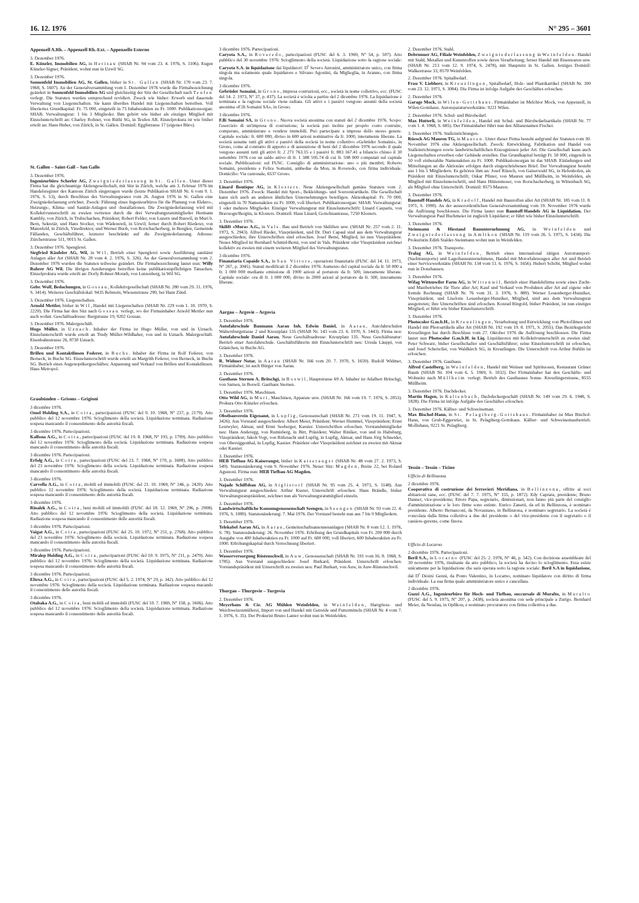16. 12. 1976 N° 295 – 3601
Appenzell A.Rh. – Appenzell Rh.-Ext. – Appenzello Esterno
3. Dezember 1976.
E. Künzler, Immobilien AG, in Herisau (SHAB Nr. 94 vom 23. 4. 1976, S. 1106). Eugen Künzler-Signer, Präsident, wohnt nun in Uzwil SG.
3. Dezember 1976.
Sonnenfeld Immobilien AG, St. Gallen, bisher in St. Gallen (SHAB Nr. 170 vom 23. 7. 1968, S. 1607). An der Generalversammlung vom 1. Dezember 1976 wurde die Firmabezeichnung geändert in Sonnenfeld Immobilien AG und gleichzeitig der Sitz der Gesellschaft nach Teufen verlegt. Die Statuten wurden entsprechend revidiert. Zweck wie bisher: Erwerb und dauernde Verwaltung von Liegenschaften. Sie kann überdies Handel mit Liegenschaften betreiben. Voll liberiertes Grundkapital: Fr. 75 000, eingeteilt in 75 Inhaberaktien zu Fr. 1000. Publikationsorgan: SHAB. Verwaltungsrat: 1 bis 3 Mitglieder. Ihm gehört wie bisher als einziges Mitglied mit Einzelunterschrift an: Charley Rohner, von Rüthi SG, in Teufen AR. Einzelprokura ist wie bisher erteilt an: Hans Huber, von Zürich, in St. Gallen. Domizil: Egglistrasse 17 (eigenes Büro).
St. Gallen – Saint-Gall – San Gallo
3. Dezember 1976.
Ingenieurbüro Scherler AG, Zweigniederlassung in St. Gallen. Unter dieser Firma hat die gleichnamige Aktiengesellschaft, mit Sitz in Zürich, welche am 3. Februar 1976 im Handelsregister des Kantons Zürich eingetragen wurde (letzte Publikation SHAB Nr. 6 vom 9. 1. 1976, S. 53), durch Beschluss des Verwaltungsrates vom 26. August 1976 in St. Gallen eine Zweigniederlassung errichtet. Zweck: Führung eines Ingenieurbüros für die Planung von Elektro-, Heizungs-, Klima- und Sanitär-Anlagen und -Installationen. Die Zweigniederlassung wird mit Kollektivunterschrift zu zweien vertreten durch die drei Verwaltungsratsmitglieder Hermann Kambly, von Zürich, in Trubschachen, Präsident; Robert Felder, von Luzern und Ruswil, in Muri b. Bern, Sekretär, und Hans Stocker, von Wädenswil, in Uzwil; ferner durch Robert Riederer, von Maienfeld, in Zürich, Vizedirektor, und Werner Buob, von Rorschacherberg, in Benglen, Gemeinde Fällanden, Geschäftsführer, letzterer beschränkt auf die Zweigniederlassung. Adresse: Zürcherstrasse 511, 9015 St. Gallen.
3. Dezember 1976. Spenglerei.
Siegfried Käufeler AG, Wil, in Wil, Betrieb einer Spenglerei sowie Ausführung sanitärer Anlagen aller Art (SHAB Nr. 28 vom 4. 2. 1976, S. 326). An der Generalversammlung vom 2. Dezember 1976 wurden die Statuten teilweise geändert. Die Firmabezeichnung lautet nun: Willy Rohrer AG Wil. Die übrigen Aenderungen betreffen keine publikationspflichtigen Tatsachen. Einzelprokura wurde erteilt an: Dorly Rohner-Morath, von Lutzenberg, in Wil SG.
3. Dezember 1976.
Gebr. Wolf, Bedachungen, in Gossau, Kollektivgesellschaft (SHAB Nr. 280 vom 29. 11. 1976, S. 3414). Weiteres Geschäftslokal: 9435 Rebstein, Wiesenstrasse 290, bei Hans Zünd.
3. Dezember 1976. Liegenschaften.
Arnold Mettler, bisher in Wil, Handel mit Liegenschaften (SHAB Nr. 229 vom 1. 10. 1970, S. 2220). Die Firma hat den Sitz nach Gossau verlegt, wo der Firmainhaber Arnold Mettler nun auch wohnt. Geschäftsadresse: Bergstrasse 19, 9202 Gossau.
3. Dezember 1976. Malergeschäft.
Hugo Müller, in Uznach. Inhaber der Firma ist Hugo Müller, von und in Uznach. Einzelunterschrift wurde erteilt an Trudy Müller-Wildhaber, von und in Uznach. Malergeschäft. Eisenbahnstrasse 26, 8730 Uznach.
3. Dezember 1976.
Brillen und Kontaktlinsen Federer, in Buchs. Inhaber der Firma ist Rolf Federer, von Berneck, in Buchs SG. Einzelunterschrift wurde erteilt an Margrith Federer, von Berneck, in Buchs SG. Betrieb eines Augenoptikergeschäftes; Anpassung und Verkauf von Brillen und Kontaktlinsen. Haus Metropol.
Graubünden – Grisons – Grigioni
3 dicembre 1976.
Omel Holding S.A., in Coira, partecipazioni (FUSC del 9. 10. 1968, N° 237, p. 2179). Atto pubblico del 12 novembre 1976: Scioglimento della società. Liquidazione terminata. Radiazione sospesa mancando il consentimento delle autorità fiscali.
3 dicembre 1976. Partecipazioni.
Kalfona A.G., in Coira, partecipazioni (FUSC del 19. 8. 1968, N° 193, p. 1799). Atto pubblico del 12 novembre 1976: Scioglimento della società. Liquidazione terminata. Radiazione sospesa mancando il consentimento delle autorità fiscali.
3 dicembre 1976. Partecipazioni.
Erfolg A.G., in Coira, partecipazioni (FUSC del 23. 7. 1968, N° 170, p. 1608). Atto pubblico del 23 novembre 1976: Scioglimento della società. Liquidazione terminata. Radiazione sospesa mancando il consentimento delle autorità fiscali.
3 dicembre 1976.
Carvella A.G., in Coira, mobili ed immobili (FUSC del 21. 10. 1969, N° 246, p. 2420). Atto pubblico 12 novembre 1976: Scioglimento della società. Liquidazione terminata. Radiazione sospesa mancando il consentimento delle autorità fiscali.
3 dicembre 1976.
Rinalek A.G., in Coira, beni mobili ed immobili (FUSC del 18. 12. 1969, N° 296, p. 2908). Atto pubblico del 12 novembre 1976: Scioglimento della società. Liquidazione terminata. Radiazione sospesa mancando il consentimento delle autorità fiscali.
3 dicembre 1976. Partecipazioni.
Vaigat A.G., in Coira, partecipazioni (FUSC del 25. 10. 1972, N° 251, p. 2768). Atto pubblico del 23 novembre 1976: Scioglimento della società. Liquidazione terminata. Radiazione sospesa mancando il consentimento delle autorità fiscali.
3 dicembre 1976. Partecipazioni.
Miralep Holding A.G., in Coira, partecipazioni (FUSC del 10. 9. 1975, N° 211, p. 2479). Atto pubblico del 12 novembre 1976: Scioglimento della società. Liquidazione terminata. Radiazione sospesa mancando il consentimento delle autorità fiscali.
3 dicembre 1976. Partecipazioni.
Eltexa A.G., in Coira, partecipazioni (FUSC del 5. 2. 1974, N° 29, p. 342). Atto pubblico del 12 novembre 1976: Scioglimento della società. Liquidazione terminata. Radiazione sospesa macando il consentimento delle autorità fiscali.
3 dicembre 1976.
Otabaka A.G., in Coira, beni mobili ed immobili (FUSC del 10. 7. 1969, N° 158, p. 1606). Atto pubblico del 12 novembre 1976: Scioglimento della società. Liquidazione terminata. Radiazione sospesa mancando il consentimento delle autorità fiscali.
3 dicembre 1976. Partecipazioni.
Caryota S.A., in Roveredo, partecipazioni (FUSC del 6. 3. 1969, N° 54, p. 507). Atto pubblico del 30 novembre 1976: Scioglimento della società. Liquidazione sotto la ragione sociale: Caryota S.A. in liquidazione dai liquidatori: D<sup>r</sup> Severo Antonini, amministratore unico, con firma singola ma solamente quale liquidatore e Silvano Agostini, da Miglieglia, in Aranno, con firma singola.
3 dicembre 1976.
Gebrüder Somaini, in Grono, impresa costruzioni, ecc., società in nome collettivo, ecc. (FUSC del 14. 2. 1973, N° 37, p. 437). La società è sciolta a partire del 2 dicembre 1976. La liquidazione è terminata e la ragione sociale viene radiata. Gli attivi e i passivi vengono assunti della società anonima «F.lli Somaini SA», in Grono.
3 dicembre 1976.
F.lli Somaini SA, in Grono. Nuova società anonima con statuti del 2 dicembre 1976. Scopo: l'esercizio di un'impresa di costruzione; la società può inoltre per proprio conto costruire, comperare, amministrare e vendere immobili. Può partecipare a imprese dello stesso genere. Capitale sociale: fr. 600 000, diviso in 600 azioni nominative da fr. 1000, interamente liberate. La società assume tutti gli attivi e passivi della società in nome collettivo «Gebrüder Somaini», in Grono, come al contratto di apporto e di assunzione di beni del 2 dicembre 1976 secondo il quale vengono assunti tutti gli attivi fr. 2 271 763.15 e i passivi fr. 883 167.41 a bilancio chiuso il 30 settembre 1976 con un saldo attivo di fr. 1 388 595.74 di cui fr. 598 000 computati sul capitale sociale. Pubblicazioni: sul FUSC. Consiglio di amministrazione: uno o più membri; Roberto Somaini, presidente e Felice Somaini, ambedue da Mon, in Roveredo, con firma individuale. Domicilio: Via cantonale, 6537 Grono.
3. Dezember 1976.
Linard Boutique AG, in Klosters. Neue Aktiengesellschaft gemäss Statuten vom 2. Dezember 1976. Zweck: Handel mit Sport-, Bekleidungs- und Souvenirartikeln. Die Gesellschaft kann sich auch an anderen ähnlichen Unternehmungen beteiligen. Aktienkapital: Fr. 70 000, eingeteilt in 70 Namenaktien zu Fr. 1000, voll liberiert. Publikationsorgan: SHAB. Verwaltungsrat: 1 oder mehrere Mitglieder. Einziger Verwaltungsrat mit Einzelunterschrift: Linard Casparis, von Bravuogn/Bergün, in Klosters. Domizil: Haus Linard, Gotschnastrasse, 7250 Klosters.
3. Dezember 1976.
Skilift «Mura» A.G., in Vals. Bau und Betrieb von Skiliften usw. (SHAB Nr. 257 vom 2. 11. 1973, S. 2943). Alfred Rieder, Vizepräsident, und Dr. Duri Capaul sind aus dem Verwaltungsrat ausgeschieden; ihre Unterschriften sind erloschen. Josef Berni, Mitglied, ist nun Vizepräsident. Neues Mitglied ist Bernhard Schmid-Berni, von und in Vals. Präsident oder Vizepräsident zeichnet kollektiv zu zweien mit einem weiteren Mitglied des Verwaltungsrates.
3 dicembre 1976.
Finanziaria Copaide S.A., in San Vittore, operazioni finanziarie (FUSC del 14. 11. 1973, N° 267, p. 3045). Statuti modificati il 2 dicembre 1976: Aumento del capital sociale da fr. 50 000 a fr. 1 000 000 mediante emissione di 1900 azioni al portatore da fr. 500, interamente liberate. Capitale sociale: ora di fr. 1 000 000, diviso in 2000 azioni al portatore da fr. 500, interamente liberate.
Aargau – Argovie – Argovia
3. Dezember 1976.
Autofahrschule Baumann Aarau Inh. Edwin Daniel, in Aarau, Autofahrschulen Waltersburgstrasse 2 und Kreuzplatz 135 (SHAB Nr. 143 vom 23. 6. 1970, S. 1443). Firma neu: Autofahrschule Daniel Aarau. Neue Geschäftsadresse: Kreuzplatz 135. Neue Geschäftsnatur: Betrieb einer Autofahrschule. Geschäftsführerin mit Einzelunterschrift neu: Ursula Läuppi, von Gränichen, in Buchs AG.
3. Dezember 1976.
R. Widmer Notar, in Aarau (SHAB Nr. 166 vom 20. 7. 1970, S. 1659). Rudolf Widmer, Firmainhaber, ist auch Bürger von Aarau.
3. Dezember 1976.
Gasthaus Sternen A. Britschgi, in Boswil, Hauptstrasse 69 A. Inhaber ist Adalbert Britschgi, von Sarnen, in Boswil. Gasthaus Sternen.
3. Dezember 1976. Maschinen.
Otto Wild AG, in Muri, Maschinen, Apparate usw. (SHAB Nr. 166 vom 19. 7. 1976, S. 2053). Prokura Otto Künzler erloschen.
3. Dezember 1976.
Obstbauverein Eigenamt, in Lupfig, Genossenschaft (SHAB Nr. 271 vom 19. 11. 1947, S. 3426). Aus Vorstand ausgeschieden: Albert Meier, Präsident; Werner Hummel, Vizepräsident; Ernst Leutwyler, Aktuar, und Ernst Seeberger, Kassier. Unterschriften erloschen. Vorstandsmitglieder neu: Hans Anderegg, von Rumisberg, in Birr, Präsident; Walter Riniker, von und in Habsburg, Vizepräsident; Jakob Vogt, von Rüfenacht und Lupfig, in Lupfig, Aktuar, und Hans Jörg Schneider, von Obersiggenthal, in Lupfig, Kassier. Präsident oder Vizepräsident zeichnet zu zweien mit Aktuar oder Kassier.
3. Dezember 1976.
HEB Tiefbau AG Kaiseraugst, bisher in Kaiseraugst (SHAB Nr. 48 vom 27. 2. 1973, S. 549). Statutenänderung vom 9. November 1976. Neuer Sitz: Magden, Breite 22, bei Roland Agustoni. Firma nun: HEB Tiefbau AG Magden.
3. Dezember 1976.
Najade Schiffsbau AG, in Siglistorf (SHAB Nr. 95 vom 25. 4. 1973, S. 1148). Aus Verwaltungsrat ausgeschieden: Arthur Kuster, Unterschrift erloschen. Hans Brändle, bisher Verwaltungsratspräsident, zeichnet nun als Verwaltungsratsmitglied einzeln.
3. Dezember 1976.
Landwirtschaftliche Konsumgenossenschaft Seengen, in Seengen (SHAB Nr. 93 vom 22. 4. 1976, S. 1089). Statutenänderung: 7. Mai 1976. Der Vorstand besteht nun aus 7 bis 9 Mitgliedern.
3. Dezember 1976.
Telekabel Aarau AG, in Aarau, Gemeinschaftsantennenanlagen (SHAB Nr. 8 vom 12. 1. 1976, S. 78). Statutenänderung: 26. November 1976. Erhöhung des Grundkapitals von Fr. 200 000 durch Ausgabe von 400 Inhaberaktien zu Fr. 1000 auf Fr. 600 000, voll liberiert, 600 Inhaberaktien zu Fr. 1000. Erhöhungskapital durch Verrechnung liberiert.
3. Dezember 1976.
Wasserversorgung Rüstenschwil, in Auw, Genossenschaft (SHAB Nr. 191 vom 16. 8. 1968, S. 1785). Aus Vorstand ausgeschieden: Josef Burkard, Präsident. Unterschrift erloschen. Vorstandspräsident mit Unterschrift zu zweien neu: Paul Burkart, von Auw, in Auw-Rüstenschwil.
Thurgau – Thurgovie – Turgovia
2. Dezember 1976.
Meyerhans & Cie. AG Mühlen Weinfelden, in Weinfelden, Hartgriess- und Weichweizenmüllerei, Import von und Handel mit Getreide und Futtermitteln (SHAB Nr. 4 vom 7. 1. 1976, S. 35). Der Prokurist Bruno Lanter wohnt nun in Weinfelden.
2. Dezember 1976. Stahl.
Debrunner AG, Filiale Weinfelden, Zweigniederlassung in Weinfelden. Handel mit Stahl, Metallen und Kunststoffen sowie deren Verarbeitung; ferner Handel mit Eisenwaren usw. (SHAB Nr. 213 vom 12. 9. 1974, S. 2478), mit Hauptsitz in St. Gallen. Jetziges Domizil: Walkestrasse 33, 8570 Weinfelden.
2. Dezember 1976. Spitalbedarf.
Frau V. Liebherr, in Kreuzlingen, Spitalbedarf, Holz- und Plastikartikel (SHAB Nr. 300 vom 23. 12. 1971, S. 3084). Die Firma ist infolge Aufgabe des Geschäftes erloschen.
2. Dezember 1976.
Garage Mock, in Wilen-Gottshaus. Firmainhaber ist Melchior Mock, von Appenzell, in Wilen-Gottshaus. Autoreparaturwerkstätte. 9221 Wilen.
2. Dezember 1976. Schul- und Bürobedarf.
Max Hutterli, in Weinfelden, Handel mit Schul- und Bürobedarfsartikeln (SHAB Nr. 77 vom 1. 4. 1968, S. 685). Der Firmainhaber führt nun den Allianznamen Fischer.
3. Dezember 1976. Stalleinrichtungen.
Rüesch AG Mauren TG, in Mauren. Unter dieser Firma besteht aufgrund der Statuten vom 30. November 1976 eine Aktiengesellschaft. Zweck: Entwicklung, Fabrikation und Handel von Stalleinrichtungen sowie landwirtschaftlichen Erzeugnissen jeder Art. Die Gesellschaft kann auch Liegenschaften erwerben oder Gebäude erstellen. Das Grundkapital beträgt Fr. 50 000, eingeteilt in 50 voll einbezahlte Namenaktien zu Fr. 1000. Publikationsorgan ist das SHAB. Einladungen und Mitteilungen an die Aktionäre erfolgen durch eingeschriebenen Brief. Der Verwaltungsrat besteht aus 1 bis 5 Mitgliedern. Es gehören ihm an: Josef Rüesch, von Gaiserwald SG, in Hefenhofen, als Präsident mit Einzelunterschrift; Oskar Pfister, von Mauren und Müllheim, in Weinfelden, als Mitglied mit Einzelunterschrift, und Hans Hüttenmoser, von Rorschacherberg, in Wittenbach SG, als Mitglied ohne Unterschrift. Domizil: 8575 Mauren.
3. Dezember 1976.
Baustoff-Handels AG, in Kradolf, Handel mit Baustoffen aller Art (SHAB Nr. 185 vom 11. 8. 1971, S. 1990). An der ausserordentlichen Generalversammlung vom 19. November 1976 wurde die Auflösung beschlossen. Die Firma lautet nun Baustoff-Handels AG in Liquidation. Der Verwaltungsrat Paul Buchmeier ist zugleich Liquidator; er führt wie bisher Einzelunterschrift.
3. Dezember 1976.
Steinmann & Hiestand Bauunternehmung AG, in Weinfelden und Zweigniederlassung in Amlikon (SHAB Nr. 119 vom 26. 5. 1975, S. 1434). Die Prokuristin Edith Stalder-Steinmann wohnt nun in Weinfelden.
3. Dezember 1976. Transporte.
Tralag AG, in Weinfelden, Betrieb eines international tätigen Autotransport- (Sachtransporte) und Lagerhausunternehmens, Handel mit Motorfahrzeugen aller Art und Betrieb einer Servicewerkstätte (SHAB Nr. 134 vom 11. 6. 1976, S. 1656). Hubert Schöbi, Mitglied wohnt nun in Donzhausen.
3. Dezember 1976.
Wifag Wittenwiler Farm AG, in Wittenwil, Betrieb einer Handelsfirma sowie eines Zucht- und Mastbetriebes für Tiere aller Art; Kauf und Verkauf von Produkten aller Art auf eigene oder fremde Rechnung (SHAB Nr. 76 vom 31. 3. 1976, S. 889). Werner Leuenberger-Hunziker, Vizepräsident, und Liselotte Leuenberger-Hunziker, Mitglied, sind aus dem Verwaltungsrat ausgetreten; ihre Unterschriften sind erloschen. Konrad Ringold, bisher Präsident, ist nun einziges Mitglied; er führt wie bisher Einzelunterschrift.
3. Dezember 1976.
Photocolor G.m.b.H., in Kreuzlingen, Verarbeitung und Entwicklung von Photofilmen und Handel mit Photoartikeln aller Art (SHAB Nr. 192 vom 19. 8. 1971, S. 2055). Das Bezirksgericht Kreuzlingen hat durch Beschluss vom 27. Oktober 1976 die Auflösung beschlossen. Die Firma lautet nun Photocolor G.m.b.H. in Liq. Liquidatoren mit Kollektivunterschrift zu zweien sind: Peter Schwarz, bisher Gesellschafter und Geschäftsführer; seine Einzelunterschrift ist erloschen, und Josef Scheiwiler, von Waldkirch SG, in Kreuzlingen. Die Unterschrift von Arthur Bublin ist erloschen.
3. Dezember 1976. Gasthaus.
Alfred Castelberg, in Weinfelden, Handel mit Weinen und Spirituosen, Restaurant Grüner Baum (SHAB Nr. 104 vom 6. 5. 1969, S. 1032). Der Firmainhaber hat den Geschäfts- und Wohnsitz nach Müllheim verlegt. Betrieb des Gasthauses Sonne. Kreuzlingerstrasse, 8555 Müllheim.
3. Dezember 1976. Dachdecker.
Martin Hagen, in Kaltenbach, Dachdeckergeschäft (SHAB Nr. 149 vom 29. 6. 1948, S. 1828). Die Firma ist infolge Aufgabe des Geschäftes erloschen.
3. Dezember 1976. Kälber- und Schweinemast.
Max Bischof-Hann, in St. Pelagiberg-Gottshaus. Firmainhaber ist Max Bischof-Hann, von Grub-Eggersriet, in St. Pelagiberg-Gottshaus. Kälber- und Schweinemastbetrieb. Mollishaus, 9221 St. Pelagiberg.
Tessin – Tessin – Ticino
Ufficio di Bellinzona
2 dicembre 1976.
Cooperativa di costruzione dei ferrovieri Meridiana, in Bellinzona, offrire ai soci abitazioni sane, ecc. (FUSC del 7. 7. 1975, N° 155, p. 1872). Edy Caprara, presidente; Bruno Danner, vice-presidente; Ettore Papa, segretario, dimissionari, non fanno più parte del consiglio d'amministrazione e le loro firme sono estinte. Enrico Zanetti, da ed in Bellinzona, è nominato presidente. Alberto Bernasconi, da Novazzano, in Bellinzona, è nominato segretario. La società è voncolata dalla firma collettiva a due del presidente o del vice-presidente con il segretario o il cassiere-gerente, come finora.
Ufficio di Locarno
2 dicembre 1976. Partecipazioni.
Beril S.A., in Locarno (FUSC del 25. 2. 1976, N° 46, p. 542). Con decisione assembleare del 30 novembre 1976, risultante da atto pubblico, la società ha deciso lo scioglimento. Essa esiste unicamente per la liquidazione che sarà operata sotto la ragione sociale: Beril S.A in liquidazione, dal D<sup>r</sup> Désiré Genni, da Ponto Valentino, in Locarno, nominato liquidatore con diritto di firma individuale. La sua firma quale amministratore unico è cancellata.
2 dicembre 1976.
Guzzi A.G., Ingenieurbüro für Hoch- und Tiefbau, succursale di Muralto, in Muralto (FUSC del 5. 9. 1975, N° 207, p. 2438), società anonima con sede principale a Zurigo. Bernhard Meier, da Nesslau, in Opfikon, è nominato procuratore con firma collettiva a due.